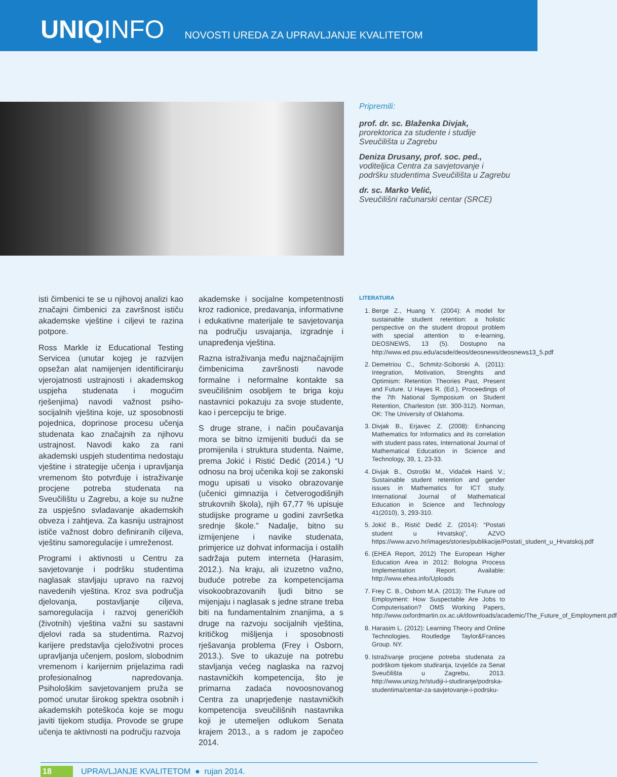UNIQINFO
NOVOSTI UREDA ZA UPRAVLJANJE KVALITETOM
Pripremili:
prof. dr. sc. Blaženka Divjak,
prorektorica za studente i studije Sveučilišta u Zagrebu
Deniza Drusany, prof. soc. ped.,
voditeljica Centra za savjetovanje i podršku studentima Sveučilišta u Zagrebu
dr. sc. Marko Velić,
Sveučilišni računarski centar (SRCE)
isti čimbenici te se u njihovoj analizi kao značajni čimbenici za završnost ističu akademske vještine i ciljevi te razina potpore.
Ross Markle iz Educational Testing Servicea (unutar kojeg je razvijen opsežan alat namijenjen identificiranju vjerojatnosti ustrajnosti i akademskog uspjeha studenata i mogućim rješenjima) navodi važnost psiho-socijalnih vještina koje, uz sposobnosti pojednica, doprinose procesu učenja studenata kao značajnih za njihovu ustrajnost. Navodi kako za rani akademski uspjeh studentima nedostaju vještine i strategije učenja i upravljanja vremenom što potvrđuje i istraživanje procjene potreba studenata na Sveučilištu u Zagrebu, a koje su nužne za uspješno svladavanje akademskih obveza i zahtjeva. Za kasniju ustrajnost ističe važnost dobro definiranih ciljeva, vještinu samoregulacije i umreženost.
Programi i aktivnosti u Centru za savjetovanje i podršku studentima naglasak stavljaju upravo na razvoj navedenih vještina. Kroz sva područja djelovanja, postavljanje ciljeva, samoregulacija i razvoj generičkih (životnih) vještina važni su sastavni djelovi rada sa studentima. Razvoj karijere predstavlja cjeloživotni proces upravljanja učenjem, poslom, slobodnim vremenom i karijernim prijelazima radi profesionalnog napredovanja. Psihološkim savjetovanjem pruža se pomoć unutar širokog spektra osobnih i akademskih poteškoća koje se mogu javiti tijekom studija. Provode se grupe učenja te aktivnosti na području razvoja
akademske i socijalne kompetentnosti kroz radionice, predavanja, informativne i edukativne materijale te savjetovanja na području usvajanja, izgradnje i unapređenja vještina.
Razna istraživanja među najznačajnijim čimbenicima završnosti navode formalne i neformalne kontakte sa sveučilišnim osobljem te briga koju nastavnici pokazuju za svoje studente, kao i percepciju te brige.
S druge strane, i način poučavanja mora se bitno izmijeniti budući da se promijenila i struktura studenta. Naime, prema Jokić i Ristić Dedić (2014.) “U odnosu na broj učenika koji se zakonski mogu upisati u visoko obrazovanje (učenici gimnazija i četverogodišnjih strukovnih škola), njih 67,77 % upisuje studijske programe u godini završetka srednje škole.” Nadalje, bitno su izmijenjene i navike studenata, primjerice uz dohvat informacija i ostalih sadržaja putem interneta (Harasim, 2012.). Na kraju, ali izuzetno važno, buduće potrebe za kompetencijama visokoobrazovanih ljudi bitno se mijenjaju i naglasak s jedne strane treba biti na fundamentalnim znanjima, a s druge na razvoju socijalnih vještina, kritičkog mišljenja i sposobnosti rješavanja problema (Frey i Osborn, 2013.). Sve to ukazuje na potrebu stavljanja većeg naglaska na razvoj nastavničkih kompetencija, što je primarna zadaća novoosnovanog Centra za unaprjeđenje nastavničkih kompetencija sveučilišnih nastavnika koji je utemeljen odlukom Senata krajem 2013., a s radom je započeo 2014.
LITERATURA
1. Berge Z., Huang Y. (2004): A model for sustainable student retention: a holistic perspective on the student dropout problem with special attention to e-learning, DEOSNEWS, 13 (5). Dostupno na http://www.ed.psu.edu/acsde/deos/deosnews/deosnews13_5.pdf
2. Demetriou C., Schmitz-Sciborski A. (2011): Integration, Motivation, Strenghts and Optimism: Retention Theories Past, Present and Future. U Hayes R. (Ed.), Proceedings of the 7th National Symposium on Student Retention, Charleston (str. 300-312). Norman, OK: The University of Oklahoma.
3. Divjak B., Erjavec Z. (2008): Enhancing Mathematics for Informatics and its correlation with student pass rates, International Journal of Mathematical Education in Science and Technology, 39, 1, 23-33.
4. Divjak B., Ostroški M., Vidaček Hainš V.; Sustainable student retention and gender issues in Mathematics for ICT study. International Journal of Mathematical Education in Science and Technology 41(2010), 3, 293-310.
5. Jokić B., Ristić Dedić Z. (2014): “Postati student u Hrvatskoj”, AZVO https://www.azvo.hr/images/stories/publikacije/Postati_student_u_Hrvatskoj.pdf
6. (EHEA Report, 2012) The European Higher Education Area in 2012: Bologna Process Implementation Report. Available: http://www.ehea.info/Uploads
7. Frey C. B., Osborn M.A. (2013): The Future od Employment: How Suspectable Are Jobs to Computerisation? OMS Working Papers, http://www.oxfordmartin.ox.ac.uk/downloads/academic/The_Future_of_Employment.pdf
8. Harasim L. (2012): Learning Theory and Online Technologies. Routledge Taylor&Frances Group. NY.
9. Istraživanje procjene potreba studenata za podrškom tijekom studiranja, Izvješće za Senat Sveučilišta u Zagrebu, 2013. http://www.unizg.hr/studiji-i-studiranje/podrska-studentima/centar-za-savjetovanje-i-podrsku-
18 UPRAVLJANJE KVALITETOM ● rujan 2014.